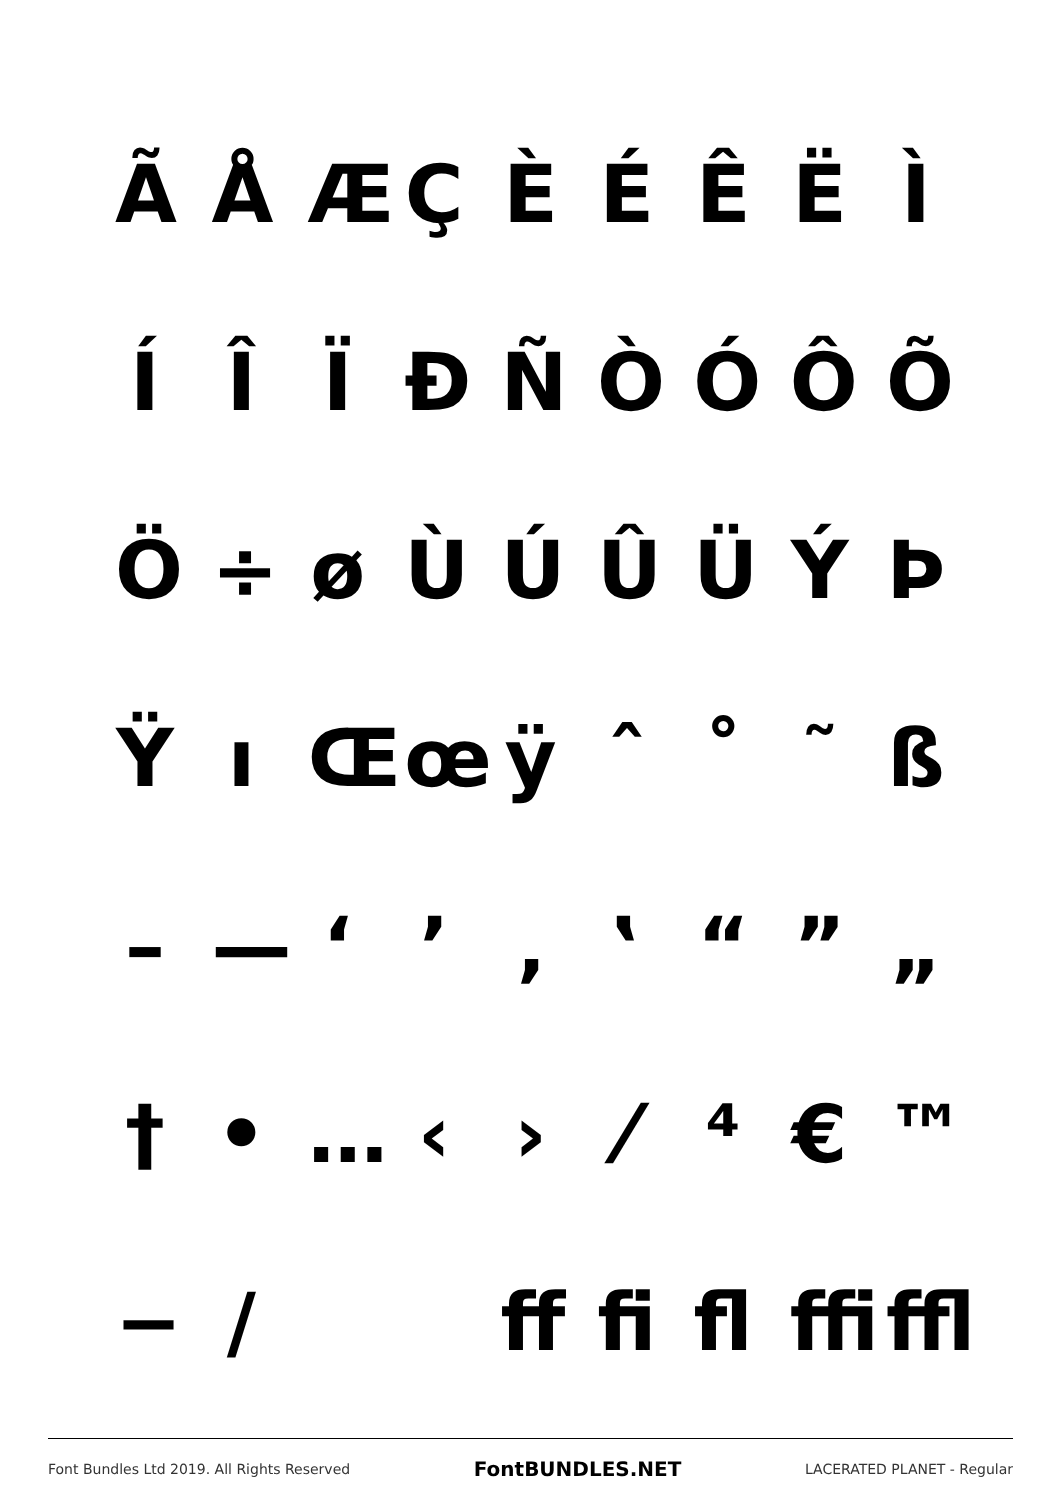Ã Å Æ Ç È É Ê Ë Ì
Í Î Ï Ð Ñ Ò Ó Ô Õ
Ö ÷ ø Ù Ú Û Ü Ý Þ
Ÿ ı Œ œ ÿ ˆ ˚ ˜ ß
– — ‘ ’ ‚ ‛ “ ” „
† • … ‹ › ⁄ ⁴ € ™
− ∕ ﬀ ﬁ ﬂ ﬃ ﬄ
Font Bundles Ltd 2019. All Rights Reserved FontBUNDLES.NET LACERATED PLANET - Regular